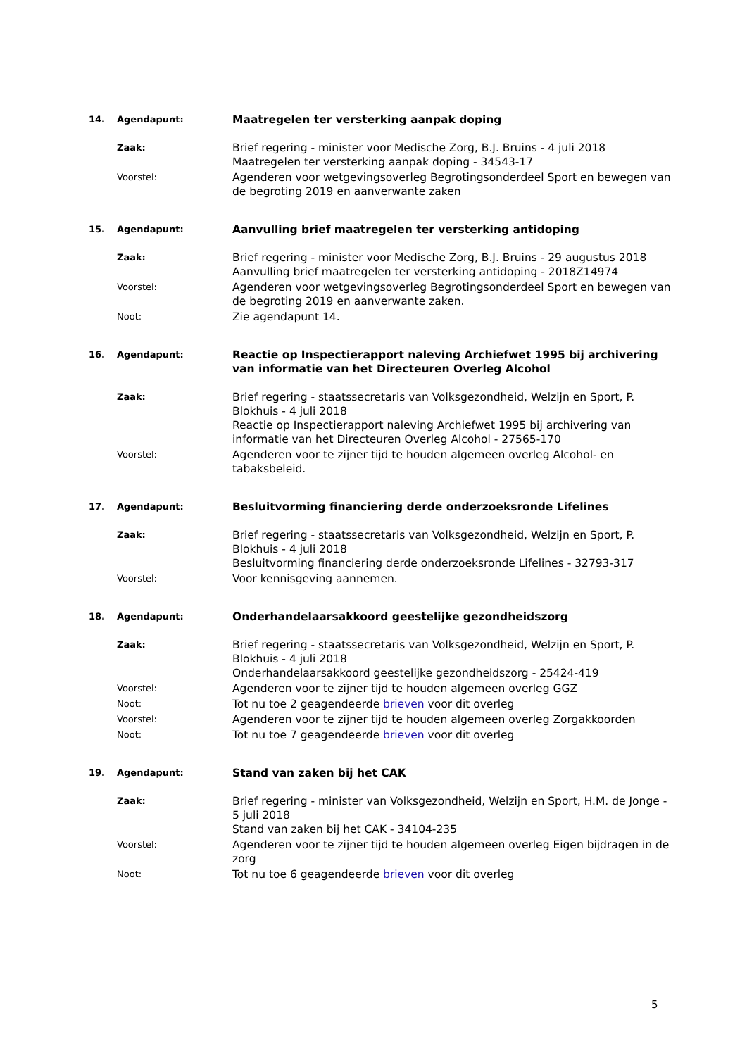14. Agendapunt: Maatregelen ter versterking aanpak doping
Zaak: Brief regering - minister voor Medische Zorg, B.J. Bruins - 4 juli 2018
Maatregelen ter versterking aanpak doping - 34543-17
Voorstel: Agenderen voor wetgevingsoverleg Begrotingsonderdeel Sport en bewegen van de begroting 2019 en aanverwante zaken
15. Agendapunt: Aanvulling brief maatregelen ter versterking antidoping
Zaak: Brief regering - minister voor Medische Zorg, B.J. Bruins - 29 augustus 2018
Aanvulling brief maatregelen ter versterking antidoping - 2018Z14974
Voorstel: Agenderen voor wetgevingsoverleg Begrotingsonderdeel Sport en bewegen van de begroting 2019 en aanverwante zaken.
Noot: Zie agendapunt 14.
16. Agendapunt: Reactie op Inspectierapport naleving Archiefwet 1995 bij archivering van informatie van het Directeuren Overleg Alcohol
Zaak: Brief regering - staatssecretaris van Volksgezondheid, Welzijn en Sport, P. Blokhuis - 4 juli 2018
Reactie op Inspectierapport naleving Archiefwet 1995 bij archivering van informatie van het Directeuren Overleg Alcohol - 27565-170
Voorstel: Agenderen voor te zijner tijd te houden algemeen overleg Alcohol- en tabaksbeleid.
17. Agendapunt: Besluitvorming financiering derde onderzoeksronde Lifelines
Zaak: Brief regering - staatssecretaris van Volksgezondheid, Welzijn en Sport, P. Blokhuis - 4 juli 2018
Besluitvorming financiering derde onderzoeksronde Lifelines - 32793-317
Voorstel: Voor kennisgeving aannemen.
18. Agendapunt: Onderhandelaarsakkoord geestelijke gezondheidszorg
Zaak: Brief regering - staatssecretaris van Volksgezondheid, Welzijn en Sport, P. Blokhuis - 4 juli 2018
Onderhandelaarsakkoord geestelijke gezondheidszorg - 25424-419
Voorstel: Agenderen voor te zijner tijd te houden algemeen overleg GGZ
Noot: Tot nu toe 2 geagendeerde brieven voor dit overleg
Voorstel: Agenderen voor te zijner tijd te houden algemeen overleg Zorgakkoorden
Noot: Tot nu toe 7 geagendeerde brieven voor dit overleg
19. Agendapunt: Stand van zaken bij het CAK
Zaak: Brief regering - minister van Volksgezondheid, Welzijn en Sport, H.M. de Jonge - 5 juli 2018
Stand van zaken bij het CAK - 34104-235
Voorstel: Agenderen voor te zijner tijd te houden algemeen overleg Eigen bijdragen in de zorg
Noot: Tot nu toe 6 geagendeerde brieven voor dit overleg
5